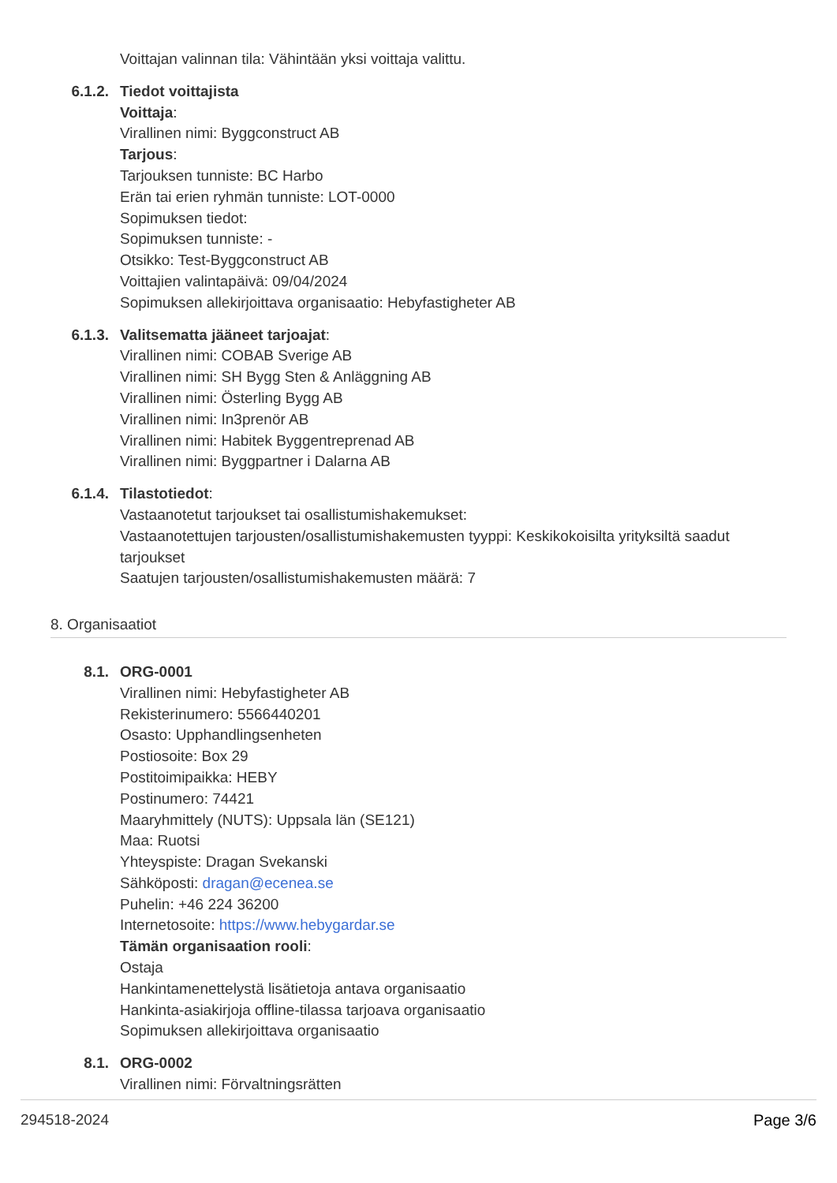Voittajan valinnan tila: Vähintään yksi voittaja valittu.
6.1.2. Tiedot voittajista
Voittaja:
Virallinen nimi: Byggconstruct AB
Tarjous:
Tarjouksen tunniste: BC Harbo
Erän tai erien ryhmän tunniste: LOT-0000
Sopimuksen tiedot:
Sopimuksen tunniste: -
Otsikko: Test-Byggconstruct AB
Voittajien valintapäivä: 09/04/2024
Sopimuksen allekirjoittava organisaatio: Hebyfastigheter AB
6.1.3. Valitsematta jääneet tarjoajat:
Virallinen nimi: COBAB Sverige AB
Virallinen nimi: SH Bygg Sten & Anläggning AB
Virallinen nimi: Österling Bygg AB
Virallinen nimi: In3prenör AB
Virallinen nimi: Habitek Byggentreprenad AB
Virallinen nimi: Byggpartner i Dalarna AB
6.1.4. Tilastotiedot:
Vastaanotetut tarjoukset tai osallistumishakemukset:
Vastaanotettujen tarjousten/osallistumishakemusten tyyppi: Keskikokoisilta yrityksiltä saadut tarjoukset
Saatujen tarjousten/osallistumishakemusten määrä: 7
8. Organisaatiot
8.1. ORG-0001
Virallinen nimi: Hebyfastigheter AB
Rekisterinumero: 5566440201
Osasto: Upphandlingsenheten
Postiosoite: Box 29
Postitoimipaikka: HEBY
Postinumero: 74421
Maaryhmittely (NUTS): Uppsala län (SE121)
Maa: Ruotsi
Yhteyspiste: Dragan Svekanski
Sähköposti: dragan@ecenea.se
Puhelin: +46 224 36200
Internetosoite: https://www.hebygardar.se
Tämän organisaation rooli:
Ostaja
Hankintamenettelystä lisätietoja antava organisaatio
Hankinta-asiakirjoja offline-tilassa tarjoava organisaatio
Sopimuksen allekirjoittava organisaatio
8.1. ORG-0002
Virallinen nimi: Förvaltningsrätten
294518-2024 Page 3/6